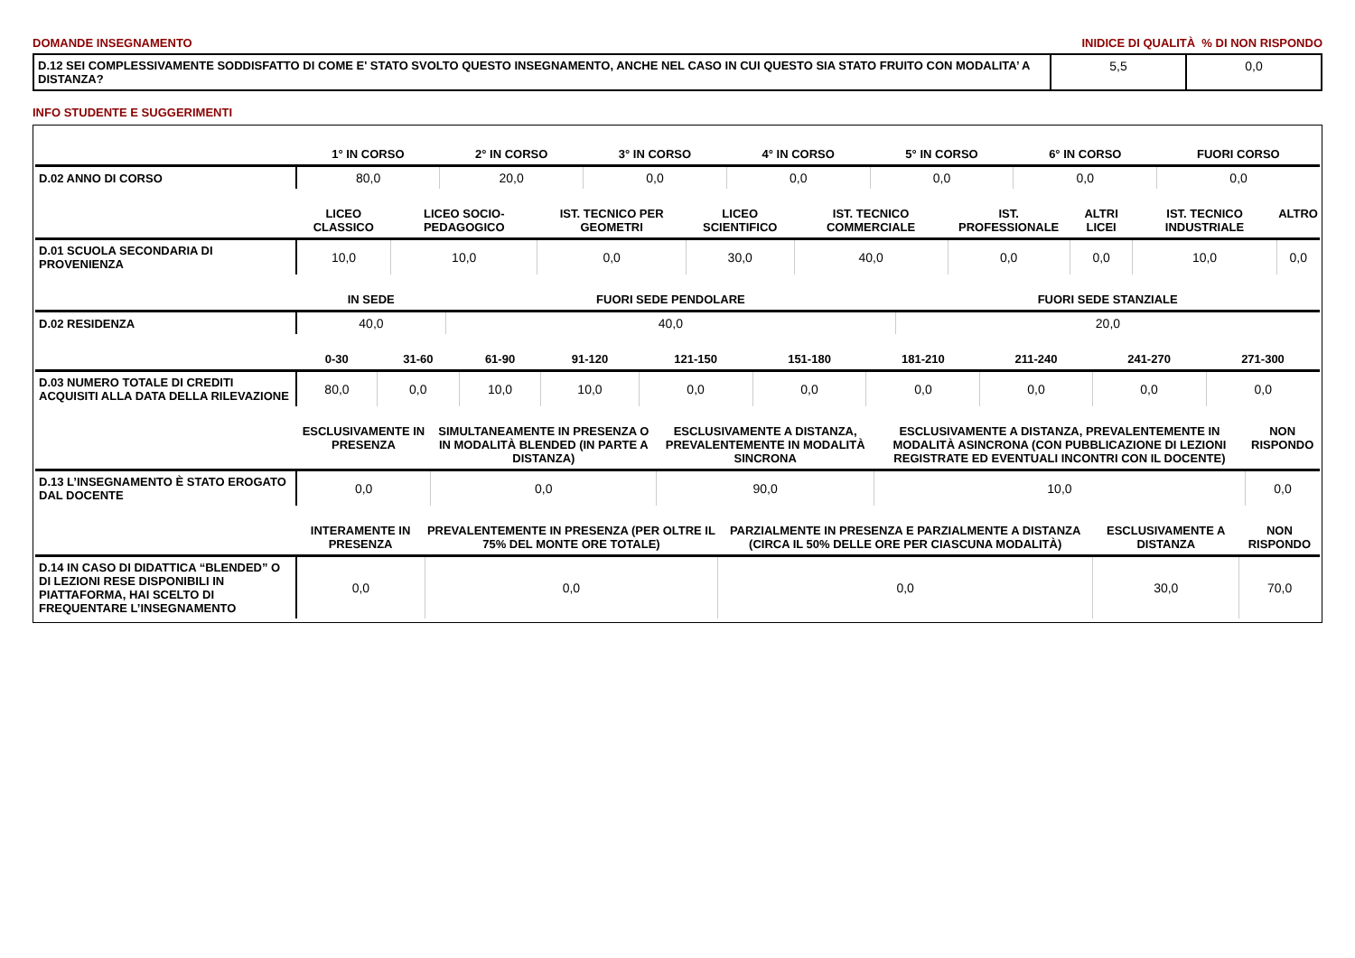DOMANDE INSEGNAMENTO INIDICE DI QUALITÀ % DI NON RISPONDO
| D.12 SEI COMPLESSIVAMENTE SODDISFATTO DI COME E' STATO SVOLTO QUESTO INSEGNAMENTO, ANCHE NEL CASO IN CUI QUESTO SIA STATO FRUITO CON MODALITA’ A DISTANZA? | 5,5 | 0,0 |
INFO STUDENTE E SUGGERIMENTI
| | 1° IN CORSO | 2° IN CORSO | 3° IN CORSO | 4° IN CORSO | 5° IN CORSO | 6° IN CORSO | FUORI CORSO |
| --- | --- | --- | --- | --- | --- | --- | --- |
| D.02 ANNO DI CORSO | 80,0 | 20,0 | 0,0 | 0,0 | 0,0 | 0,0 | 0,0 |
| | LICEO CLASSICO | LICEO SOCIO-PEDAGOGICO | IST. TECNICO PER GEOMETRI | LICEO SCIENTIFICO | IST. TECNICO COMMERCIALE | IST. PROFESSIONALE | ALTRI LICEI | IST. TECNICO INDUSTRIALE | ALTRO |
| --- | --- | --- | --- | --- | --- | --- | --- | --- | --- |
| D.01 SCUOLA SECONDARIA DI PROVENIENZA | 10,0 | 10,0 | 0,0 | 30,0 | 40,0 | 0,0 | 0,0 | 10,0 | 0,0 |
| | IN SEDE | FUORI SEDE PENDOLARE | FUORI SEDE STANZIALE |
| --- | --- | --- | --- |
| D.02 RESIDENZA | 40,0 | 40,0 | 20,0 |
| | 0-30 | 31-60 | 61-90 | 91-120 | 121-150 | 151-180 | 181-210 | 211-240 | 241-270 | 271-300 |
| --- | --- | --- | --- | --- | --- | --- | --- | --- | --- | --- |
| D.03 NUMERO TOTALE DI CREDITI ACQUISITI ALLA DATA DELLA RILEVAZIONE | 80,0 | 0,0 | 10,0 | 10,0 | 0,0 | 0,0 | 0,0 | 0,0 | 0,0 | 0,0 |
| | ESCLUSIVAMENTE IN PRESENZA | SIMULTANEAMENTE IN PRESENZA O IN MODALITÀ BLENDED (IN PARTE A DISTANZA) | ESCLUSIVAMENTE A DISTANZA, PREVALENTEMENTE IN MODALITÀ SINCRONA | ESCLUSIVAMENTE A DISTANZA, PREVALENTEMENTE IN MODALITÀ ASINCRONA (CON PUBBLICAZIONE DI LEZIONI REGISTRATE ED EVENTUALI INCONTRI CON IL DOCENTE) | NON RISPONDO |
| --- | --- | --- | --- | --- | --- |
| D.13 L’INSEGNAMENTO È STATO EROGATO DAL DOCENTE | 0,0 | 0,0 | 90,0 | 10,0 | 0,0 |
| | INTERAMENTE IN PRESENZA | PREVALENTEMENTE IN PRESENZA (PER OLTRE IL 75% DEL MONTE ORE TOTALE) | PARZIALMENTE IN PRESENZA E PARZIALMENTE A DISTANZA (CIRCA IL 50% DELLE ORE PER CIASCUNA MODALITÀ) | ESCLUSIVAMENTE A DISTANZA | NON RISPONDO |
| --- | --- | --- | --- | --- | --- |
| D.14 IN CASO DI DIDATTICA “BLENDED” O DI LEZIONI RESE DISPONIBILI IN PIATTAFORMA, HAI SCELTO DI FREQUENTARE L’INSEGNAMENTO | 0,0 | 0,0 | 0,0 | 30,0 | 70,0 |